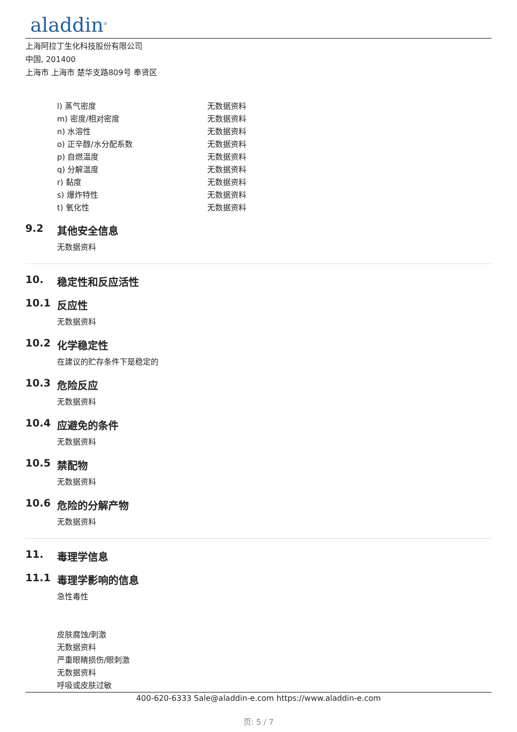aladdin<sup>®</sup>
上海阿拉丁生化科技股份有限公司
中国, 201400
上海市 上海市 楚华支路809号 奉贤区
| l) 蒸气密度 | 无数据资料 |
| m) 密度/相对密度 | 无数据资料 |
| n) 水溶性 | 无数据资料 |
| o) 正辛醇/水分配系数 | 无数据资料 |
| p) 自燃温度 | 无数据资料 |
| q) 分解温度 | 无数据资料 |
| r) 黏度 | 无数据资料 |
| s) 爆炸特性 | 无数据资料 |
| t) 氧化性 | 无数据资料 |
9.2 其他安全信息
无数据资料
10. 稳定性和反应活性
10.1 反应性
无数据资料
10.2 化学稳定性
在建议的贮存条件下是稳定的
10.3 危险反应
无数据资料
10.4 应避免的条件
无数据资料
10.5 禁配物
无数据资料
10.6 危险的分解产物
无数据资料
11. 毒理学信息
11.1 毒理学影响的信息
急性毒性
皮肤腐蚀/刺激
无数据资料
严重眼睛损伤/眼刺激
无数据资料
呼吸或皮肤过敏
400-620-6333 Sale@aladdin-e.com https://www.aladdin-e.com
页: 5 / 7